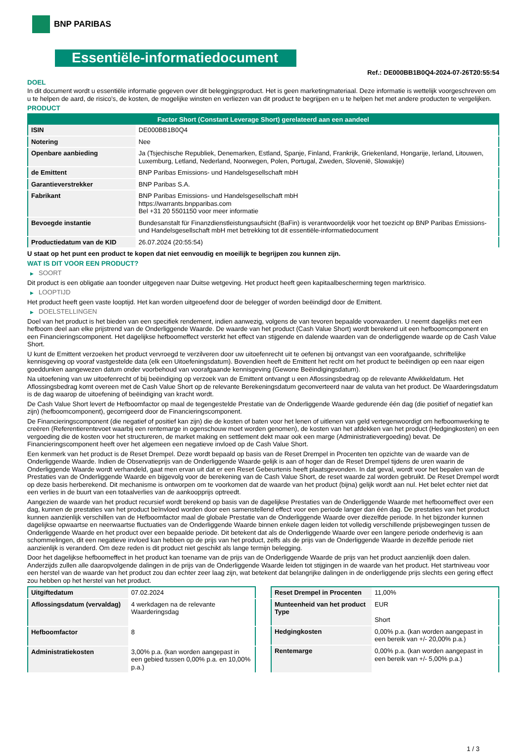BNP PARIBAS
Essentiële-informatiedocument
Ref.: DE000BB1B0Q4-2024-07-26T20:55:54
DOEL
In dit document wordt u essentiële informatie gegeven over dit beleggingsproduct. Het is geen marketingmateriaal. Deze informatie is wettelijk voorgeschreven om u te helpen de aard, de risico's, de kosten, de mogelijke winsten en verliezen van dit product te begrijpen en u te helpen het met andere producten te vergelijken.
PRODUCT
| Factor Short (Constant Leverage Short) gerelateerd aan een aandeel | |
| --- | --- |
| ISIN | DE000BB1B0Q4 |
| Notering | Nee |
| Openbare aanbieding | Ja (Tsjechische Republiek, Denemarken, Estland, Spanje, Finland, Frankrijk, Griekenland, Hongarije, Ierland, Litouwen, Luxemburg, Letland, Nederland, Noorwegen, Polen, Portugal, Zweden, Slovenië, Slowakije) |
| de Emittent | BNP Paribas Emissions- und Handelsgesellschaft mbH |
| Garantieverstrekker | BNP Paribas S.A. |
| Fabrikant | BNP Paribas Emissions- und Handelsgesellschaft mbH https://warrants.bnpparibas.com Bel +31 20 5501150 voor meer informatie |
| Bevoegde instantie | Bundesanstalt für Finanzdienstleistungsaufsicht (BaFin) is verantwoordelijk voor het toezicht op BNP Paribas Emissions- und Handelsgesellschaft mbH met betrekking tot dit essentiële-informatiedocument |
| Productiedatum van de KID | 26.07.2024 (20:55:54) |
U staat op het punt een product te kopen dat niet eenvoudig en moeilijk te begrijpen zou kunnen zijn.
WAT IS DIT VOOR EEN PRODUCT?
▶ SOORT
Dit product is een obligatie aan toonder uitgegeven naar Duitse wetgeving. Het product heeft geen kapitaalbescherming tegen marktrisico.
▶ LOOPTIJD
Het product heeft geen vaste looptijd. Het kan worden uitgeoefend door de belegger of worden beëindigd door de Emittent.
▶ DOELSTELLINGEN
Doel van het product is het bieden van een specifiek rendement, indien aanwezig, volgens de van tevoren bepaalde voorwaarden. U neemt dagelijks met een hefboom deel aan elke prijstrend van de Onderliggende Waarde. De waarde van het product (Cash Value Short) wordt berekend uit een hefboomcomponent en een Financieringscomponent. Het dagelijkse hefboomeffect versterkt het effect van stijgende en dalende waarden van de onderliggende waarde op de Cash Value Short.
U kunt de Emittent verzoeken het product vervroegd te verzilveren door uw uitoefenrecht uit te oefenen bij ontvangst van een voorafgaande, schriftelijke kennisgeving op vooraf vastgestelde data (elk een Uitoefeningsdatum). Bovendien heeft de Emittent het recht om het product te beëindigen op een naar eigen goeddunken aangewezen datum onder voorbehoud van voorafgaande kennisgeving (Gewone Beëindigingsdatum).
Na uitoefening van uw uitoefenrecht of bij beëindiging op verzoek van de Emittent ontvangt u een Aflossingsbedrag op de relevante Afwikkeldatum. Het Aflossingsbedrag komt overeen met de Cash Value Short op de relevante Berekeningsdatum geconverteerd naar de valuta van het product. De Waarderingsdatum is de dag waarop de uitoefening of beëindiging van kracht wordt.
De Cash Value Short levert de Hefboomfactor op maal de tegengestelde Prestatie van de Onderliggende Waarde gedurende één dag (die positief of negatief kan zijn) (hefboomcomponent), gecorrigeerd door de Financieringscomponent.
De Financieringscomponent (die negatief of positief kan zijn) die de kosten of baten voor het lenen of uitlenen van geld vertegenwoordigt om hefboomwerking te creëren (Referentierentevoet waarbij een rentemarge in ogenschouw moet worden genomen), de kosten van het afdekken van het product (Hedgingkosten) en een vergoeding die de kosten voor het structureren, de market making en settlement dekt maar ook een marge (Administratievergoeding) bevat. De Financieringscomponent heeft over het algemeen een negatieve invloed op de Cash Value Short.
Een kenmerk van het product is de Reset Drempel. Deze wordt bepaald op basis van de Reset Drempel in Procenten ten opzichte van de waarde van de Onderliggende Waarde. Indien de Observatieprijs van de Onderliggende Waarde gelijk is aan of hoger dan de Reset Drempel tijdens de uren waarin de Onderliggende Waarde wordt verhandeld, gaat men ervan uit dat er een Reset Gebeurtenis heeft plaatsgevonden. In dat geval, wordt voor het bepalen van de Prestaties van de Onderliggende Waarde en bijgevolg voor de berekening van de Cash Value Short, de reset waarde zal worden gebruikt. De Reset Drempel wordt op deze basis herberekend. Dit mechanisme is ontworpen om te voorkomen dat de waarde van het product (bijna) gelijk wordt aan nul. Het belet echter niet dat een verlies in de buurt van een totaalverlies van de aankoopprijs optreedt.
Aangezien de waarde van het product recursief wordt berekend op basis van de dagelijkse Prestaties van de Onderliggende Waarde met hefboomeffect over een dag, kunnen de prestaties van het product beïnvloed worden door een samenstellend effect voor een periode langer dan één dag. De prestaties van het product kunnen aanzienlijk verschillen van de Hefboomfactor maal de globale Prestatie van de Onderliggende Waarde over diezelfde periode. In het bijzonder kunnen dagelijkse opwaartse en neerwaartse fluctuaties van de Onderliggende Waarde binnen enkele dagen leiden tot volledig verschillende prijsbewegingen tussen de Onderliggende Waarde en het product over een bepaalde periode. Dit betekent dat als de Onderliggende Waarde over een langere periode onderhevig is aan schommelingen, dit een negatieve invloed kan hebben op de prijs van het product, zelfs als de prijs van de Onderliggende Waarde in dezelfde periode niet aanzienlijk is veranderd. Om deze reden is dit product niet geschikt als lange termijn belegging.
Door het dagelijkse hefboomeffect in het product kan toename van de prijs van de Onderliggende Waarde de prijs van het product aanzienlijk doen dalen. Anderzijds zullen alle daaropvolgende dalingen in de prijs van de Onderliggende Waarde leiden tot stijgingen in de waarde van het product. Het startniveau voor een herstel van de waarde van het product zou dan echter zeer laag zijn, wat betekent dat belangrijke dalingen in de onderliggende prijs slechts een gering effect zou hebben op het herstel van het product.
| Uitgiftedatum | 07.02.2024 |
| Aflossingsdatum (vervaldag) | 4 werkdagen na de relevante Waarderingsdag |
| Hefboomfactor | 8 |
| Administratiekosten | 3,00% p.a. (kan worden aangepast in een gebied tussen 0,00% p.a. en 10,00% p.a.) |
| Reset Drempel in Procenten | 11,00% |
| Munteenheid van het product Type | EUR Short |
| Hedgingkosten | 0,00% p.a. (kan worden aangepast in een bereik van +/- 20,00% p.a.) |
| Rentemarge | 0,00% p.a. (kan worden aangepast in een bereik van +/- 5,00% p.a.) |
1 / 3